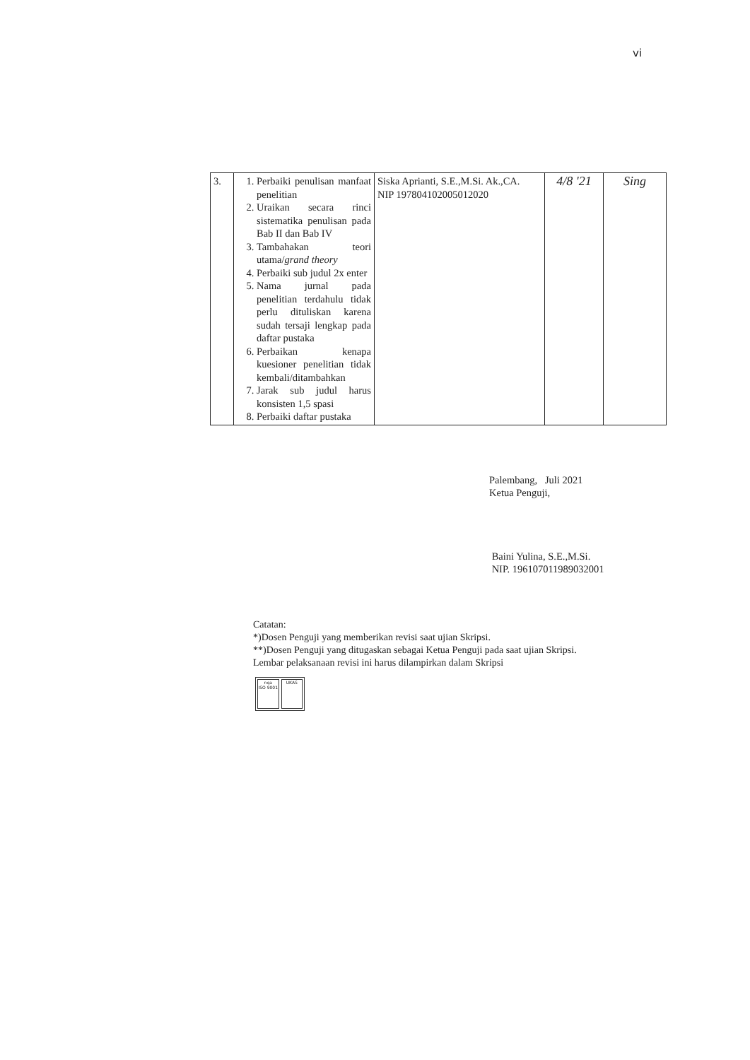vi
| 3. | 1. Perbaiki penulisan manfaat penelitian 2. Uraikan secara rinci sistematika penulisan pada Bab II dan Bab IV 3. Tambahakan teori utama/ grand theory 4. Perbaiki sub judul 2x enter 5. Nama jurnal pada penelitian terdahulu tidak perlu dituliskan karena sudah tersaji lengkap pada daftar pustaka 6. Perbaikan kenapa kuesioner penelitian tidak kembali/ditambahkan 7. Jarak sub judul harus konsisten 1,5 spasi 8. Perbaiki daftar pustaka | Siska Aprianti, S.E.,M.Si. Ak.,CA. NIP 197804102005012020 | 4/8 '21 | Sing |
Palembang, Juli 2021
Ketua Penguji,
Baini Yulina, S.E.,M.Si.
NIP. 196107011989032001
Catatan:
*)Dosen Penguji yang memberikan revisi saat ujian Skripsi.
**)Dosen Penguji yang ditugaskan sebagai Ketua Penguji pada saat ujian Skripsi.
Lembar pelaksanaan revisi ini harus dilampirkan dalam Skripsi
nqa
ISO 9001
UKAS